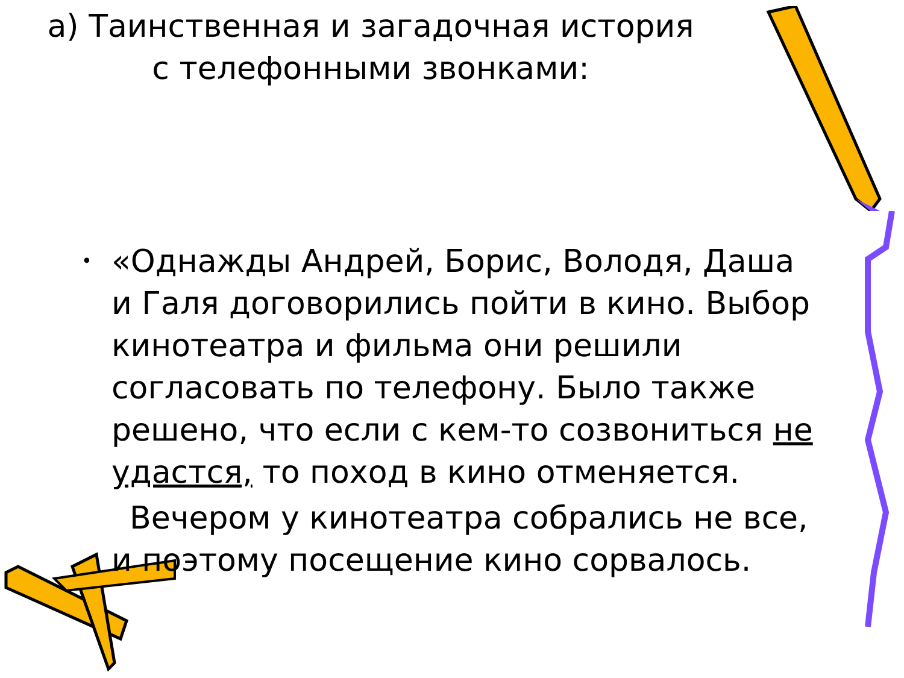а) Таинственная и загадочная история
с телефонными звонками:
• «Однажды Андрей, Борис, Володя, Даша и Галя договорились пойти в кино. Выбор кинотеатра и фильма они решили согласовать по телефону. Было также решено, что если с кем-то созвониться не удастся, то поход в кино отменяется.
Вечером у кинотеатра собрались не все,
и поэтому посещение кино сорвалось.